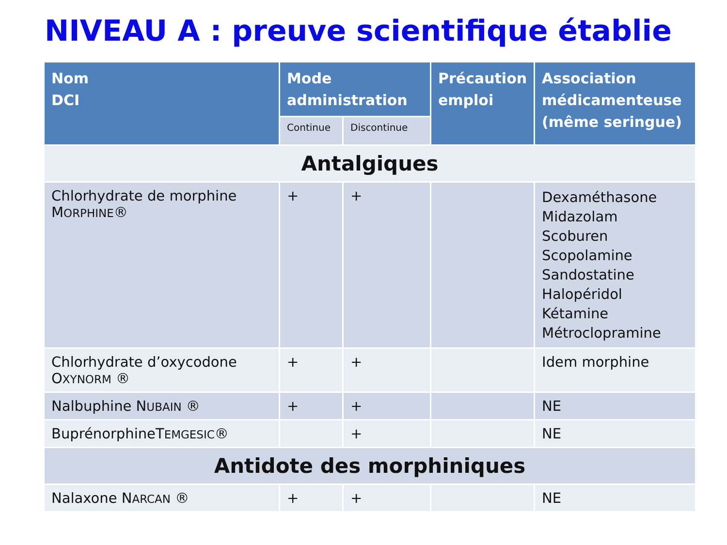NIVEAU A : preuve scientifique établie
| Nom DCI | Mode administration | | Précaution emploi | Association médicamenteuse (même seringue) |
| --- | --- | --- | --- | --- |
| | Continue | Discontinue | | |
| Antalgiques | | | | |
| Chlorhydrate de morphine M ORPHINE ® | + | + | | Dexaméthasone Midazolam Scoburen Scopolamine Sandostatine Halopéridol Kétamine Métroclopramine |
| Chlorhydrate d’oxycodone O XYNORM ® | + | + | | Idem morphine |
| Nalbuphine N UBAIN ® | + | + | | NE |
| BuprénorphineT EMGESIC ® | | + | | NE |
| Antidote des morphiniques | | | | |
| Nalaxone N ARCAN ® | + | + | | NE |